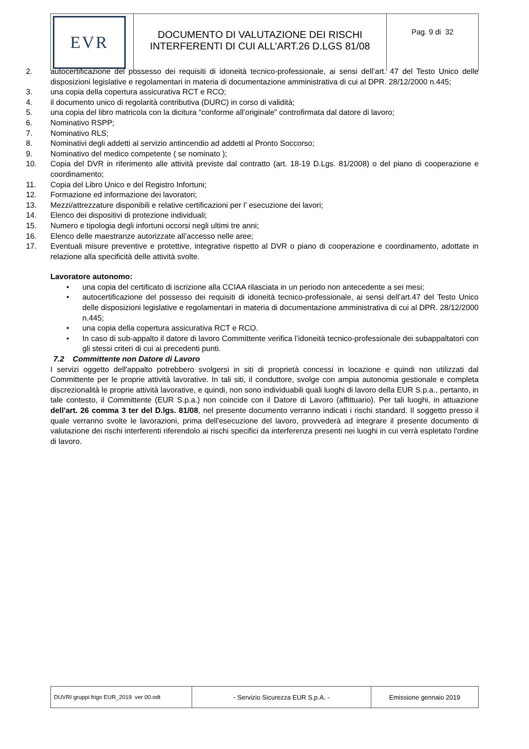| EVR | DOCUMENTO DI VALUTAZIONE DEI RISCHI INTERFERENTI DI CUI ALL’ART.26 D.LGS 81/08 | Pag. 9 di 32 |
2. autocertificazione del possesso dei requisiti di idoneità tecnico-professionale, ai sensi dell’art. 47 del Testo Unico delle disposizioni legislative e regolamentari in materia di documentazione amministrativa di cui al DPR. 28/12/2000 n.445;
3. una copia della copertura assicurativa RCT e RCO;
4. il documento unico di regolarità contributiva (DURC) in corso di validità;
5. una copia del libro matricola con la dicitura “conforme all’originale” controfirmata dal datore di lavoro;
6. Nominativo RSPP;
7. Nominativo RLS;
8. Nominativi degli addetti al servizio antincendio ad addetti al Pronto Soccorso;
9. Nominativo del medico competente ( se nominato );
10. Copia del DVR in riferimento alle attività previste dal contratto (art. 18-19 D.Lgs. 81/2008) o del piano di cooperazione e coordinamento;
11. Copia del Libro Unico e del Registro Infortuni;
12. Formazione ed informazione dei lavoratori;
13. Mezzi/attrezzature disponibili e relative certificazioni per l’ esecuzione dei lavori;
14. Elenco dei dispositivi di protezione individuali;
15. Numero e tipologia degli infortuni occorsi negli ultimi tre anni;
16. Elenco delle maestranze autorizzate all’accesso nelle aree;
17. Eventuali misure preventive e protettive, integrative rispetto al DVR o piano di cooperazione e coordinamento, adottate in relazione alla specificità delle attività svolte.
Lavoratore autonomo:
• una copia del certificato di iscrizione alla CCIAA rilasciata in un periodo non antecedente a sei mesi;
• autocertificazione del possesso dei requisiti di idoneità tecnico-professionale, ai sensi dell’art.47 del Testo Unico delle disposizioni legislative e regolamentari in materia di documentazione amministrativa di cui al DPR. 28/12/2000 n.445;
• una copia della copertura assicurativa RCT e RCO.
• In caso di sub-appalto il datore di lavoro Committente verifica l’idoneità tecnico-professionale dei subappaltatori con gli stessi criteri di cui ai precedenti punti.
7.2 Committente non Datore di Lavoro
I servizi oggetto dell'appalto potrebbero svolgersi in siti di proprietà concessi in locazione e quindi non utilizzati dal Committente per le proprie attività lavorative. In tali siti, il conduttore, svolge con ampia autonomia gestionale e completa discrezionalità le proprie attività lavorative, e quindi, non sono individuabili quali luoghi di lavoro della EUR S.p.a., pertanto, in tale contesto, il Committente (EUR S.p.a.) non coincide con il Datore di Lavoro (affittuario). Per tali luoghi, in attuazione dell'art. 26 comma 3 ter del D.lgs. 81/08, nel presente documento verranno indicati i rischi standard. Il soggetto presso il quale verranno svolte le lavorazioni, prima dell'esecuzione del lavoro, provvederà ad integrare il presente documento di valutazione dei rischi interferenti riferendolo ai rischi specifici da interferenza presenti nei luoghi in cui verrà espletato l'ordine di lavoro.
| DUVRI gruppi frigo EUR_2019 ver 00.odt | - Servizio Sicurezza EUR S.p.A. - | Emissione gennaio 2019 |